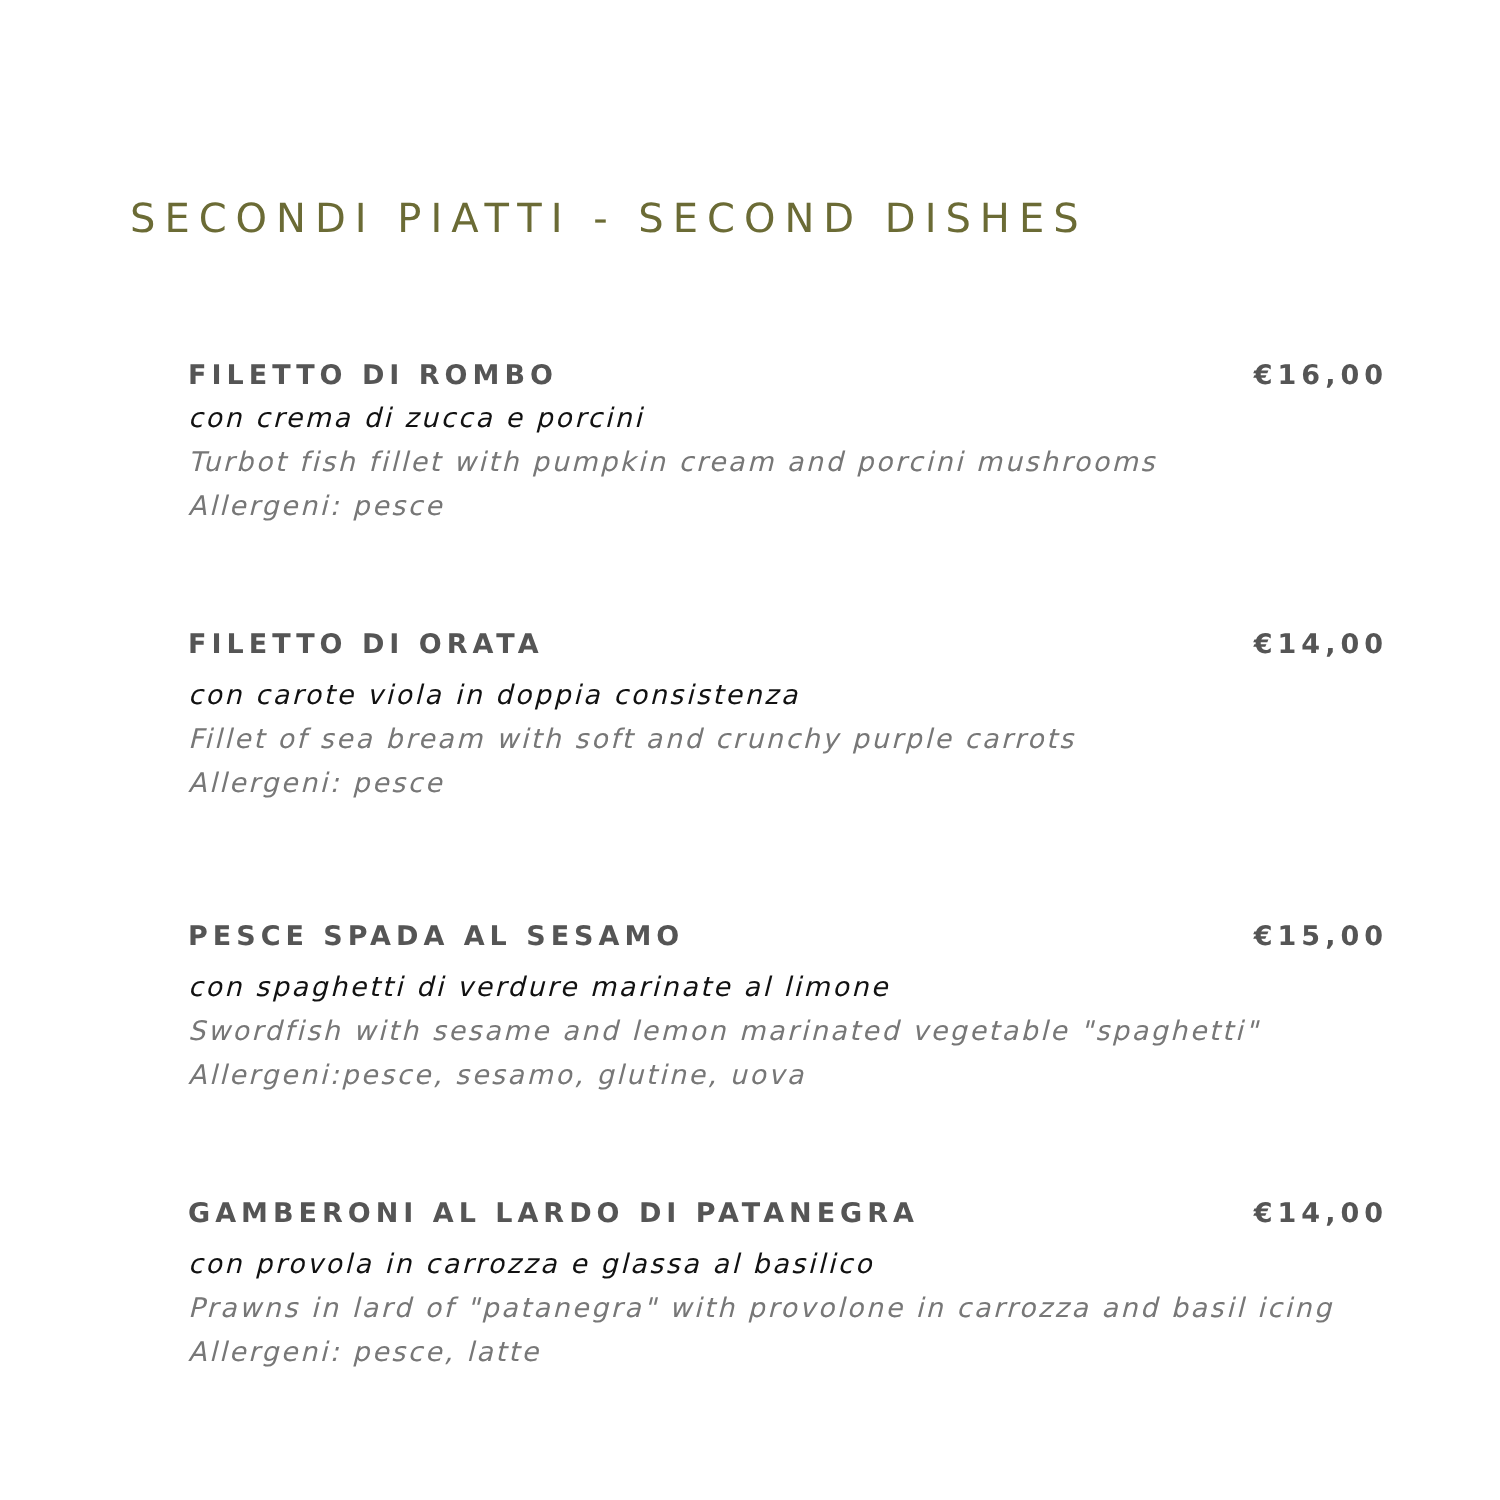SECONDI PIATTI - SECOND DISHES
FILETTO DI ROMBO €16,00
con crema di zucca e porcini
Turbot fish fillet with pumpkin cream and porcini mushrooms
Allergeni: pesce
FILETTO DI ORATA €14,00
con carote viola in doppia consistenza
Fillet of sea bream with soft and crunchy purple carrots
Allergeni: pesce
PESCE SPADA AL SESAMO €15,00
con spaghetti di verdure marinate al limone
Swordfish with sesame and lemon marinated vegetable "spaghetti"
Allergeni:pesce, sesamo, glutine, uova
GAMBERONI AL LARDO DI PATANEGRA €14,00
con provola in carrozza e glassa al basilico
Prawns in lard of "patanegra" with provolone in carrozza and basil icing
Allergeni: pesce, latte